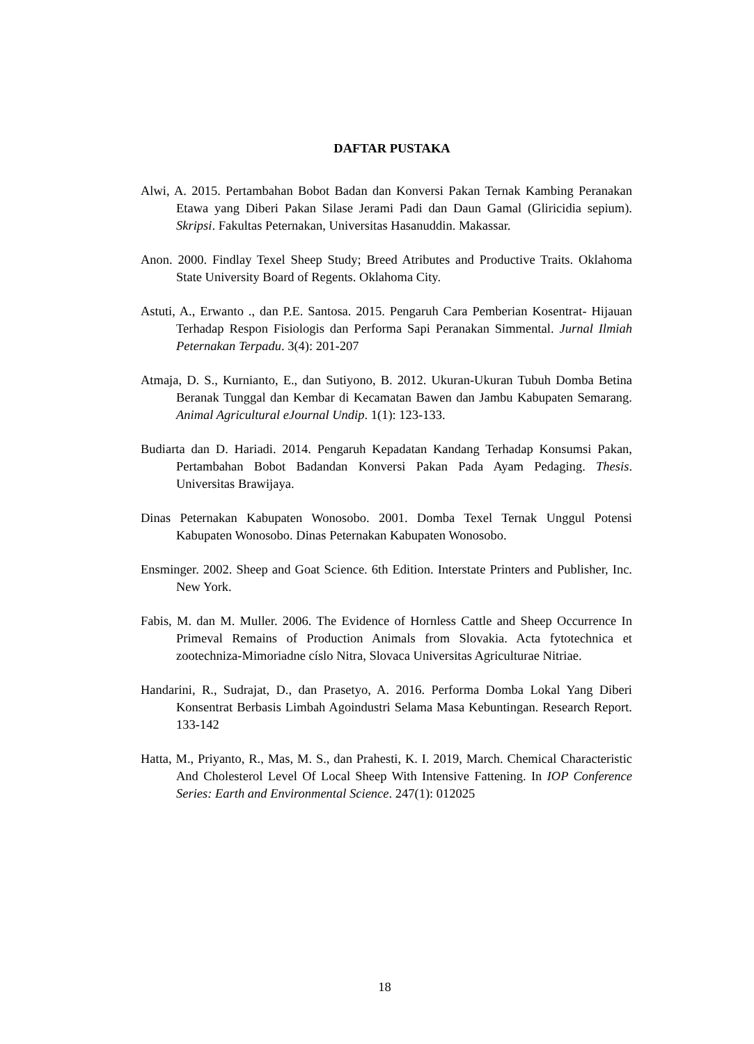DAFTAR PUSTAKA
Alwi, A. 2015. Pertambahan Bobot Badan dan Konversi Pakan Ternak Kambing Peranakan Etawa yang Diberi Pakan Silase Jerami Padi dan Daun Gamal (Gliricidia sepium). Skripsi. Fakultas Peternakan, Universitas Hasanuddin. Makassar.
Anon. 2000. Findlay Texel Sheep Study; Breed Atributes and Productive Traits. Oklahoma State University Board of Regents. Oklahoma City.
Astuti, A., Erwanto ., dan P.E. Santosa. 2015. Pengaruh Cara Pemberian Kosentrat- Hijauan Terhadap Respon Fisiologis dan Performa Sapi Peranakan Simmental. Jurnal Ilmiah Peternakan Terpadu. 3(4): 201-207
Atmaja, D. S., Kurnianto, E., dan Sutiyono, B. 2012. Ukuran-Ukuran Tubuh Domba Betina Beranak Tunggal dan Kembar di Kecamatan Bawen dan Jambu Kabupaten Semarang. Animal Agricultural eJournal Undip. 1(1): 123-133.
Budiarta dan D. Hariadi. 2014. Pengaruh Kepadatan Kandang Terhadap Konsumsi Pakan, Pertambahan Bobot Badandan Konversi Pakan Pada Ayam Pedaging. Thesis. Universitas Brawijaya.
Dinas Peternakan Kabupaten Wonosobo. 2001. Domba Texel Ternak Unggul Potensi Kabupaten Wonosobo. Dinas Peternakan Kabupaten Wonosobo.
Ensminger. 2002. Sheep and Goat Science. 6th Edition. Interstate Printers and Publisher, Inc. New York.
Fabis, M. dan M. Muller. 2006. The Evidence of Hornless Cattle and Sheep Occurrence In Primeval Remains of Production Animals from Slovakia. Acta fytotechnica et zootechniza-Mimoriadne císlo Nitra, Slovaca Universitas Agriculturae Nitriae.
Handarini, R., Sudrajat, D., dan Prasetyo, A. 2016. Performa Domba Lokal Yang Diberi Konsentrat Berbasis Limbah Agoindustri Selama Masa Kebuntingan. Research Report. 133-142
Hatta, M., Priyanto, R., Mas, M. S., dan Prahesti, K. I. 2019, March. Chemical Characteristic And Cholesterol Level Of Local Sheep With Intensive Fattening. In IOP Conference Series: Earth and Environmental Science. 247(1): 012025
18